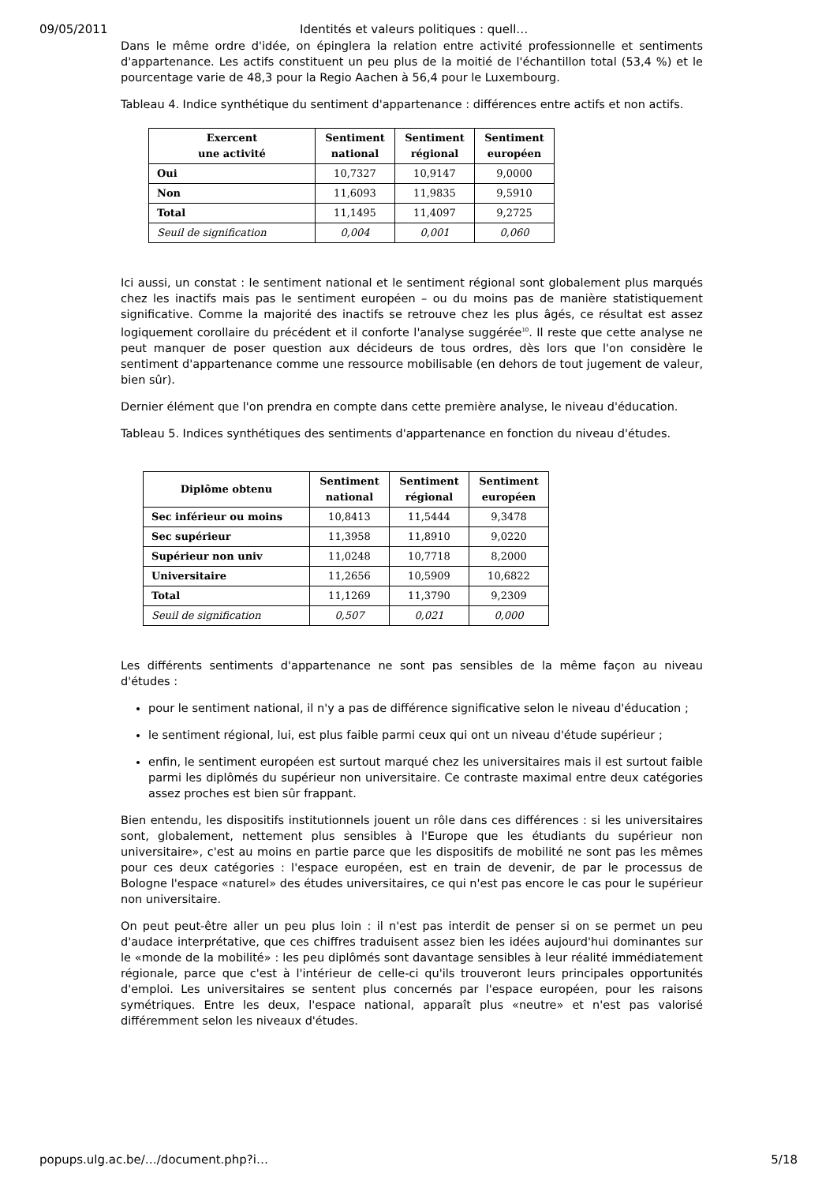09/05/2011 Identités et valeurs politiques : quell…
Dans le même ordre d'idée, on épinglera la relation entre activité professionnelle et sentiments d'appartenance. Les actifs constituent un peu plus de la moitié de l'échantillon total (53,4 %) et le pourcentage varie de 48,3 pour la Regio Aachen à 56,4 pour le Luxembourg.
Tableau 4. Indice synthétique du sentiment d'appartenance : différences entre actifs et non actifs.
| Exercent une activité | Sentiment national | Sentiment régional | Sentiment européen |
| --- | --- | --- | --- |
| Oui | 10,7327 | 10,9147 | 9,0000 |
| Non | 11,6093 | 11,9835 | 9,5910 |
| Total | 11,1495 | 11,4097 | 9,2725 |
| Seuil de signification | 0,004 | 0,001 | 0,060 |
Ici aussi, un constat : le sentiment national et le sentiment régional sont globalement plus marqués chez les inactifs mais pas le sentiment européen – ou du moins pas de manière statistiquement significative. Comme la majorité des inactifs se retrouve chez les plus âgés, ce résultat est assez logiquement corollaire du précédent et il conforte l'analyse suggérée<sup>10</sup>. Il reste que cette analyse ne peut manquer de poser question aux décideurs de tous ordres, dès lors que l'on considère le sentiment d'appartenance comme une ressource mobilisable (en dehors de tout jugement de valeur, bien sûr).
Dernier élément que l'on prendra en compte dans cette première analyse, le niveau d'éducation.
Tableau 5. Indices synthétiques des sentiments d'appartenance en fonction du niveau d'études.
| Diplôme obtenu | Sentiment national | Sentiment régional | Sentiment européen |
| --- | --- | --- | --- |
| Sec inférieur ou moins | 10,8413 | 11,5444 | 9,3478 |
| Sec supérieur | 11,3958 | 11,8910 | 9,0220 |
| Supérieur non univ | 11,0248 | 10,7718 | 8,2000 |
| Universitaire | 11,2656 | 10,5909 | 10,6822 |
| Total | 11,1269 | 11,3790 | 9,2309 |
| Seuil de signification | 0,507 | 0,021 | 0,000 |
Les différents sentiments d'appartenance ne sont pas sensibles de la même façon au niveau d'études :
pour le sentiment national, il n'y a pas de différence significative selon le niveau d'éducation ;
le sentiment régional, lui, est plus faible parmi ceux qui ont un niveau d'étude supérieur ;
enfin, le sentiment européen est surtout marqué chez les universitaires mais il est surtout faible parmi les diplômés du supérieur non universitaire. Ce contraste maximal entre deux catégories assez proches est bien sûr frappant.
Bien entendu, les dispositifs institutionnels jouent un rôle dans ces différences : si les universitaires sont, globalement, nettement plus sensibles à l'Europe que les étudiants du supérieur non universitaire», c'est au moins en partie parce que les dispositifs de mobilité ne sont pas les mêmes pour ces deux catégories : l'espace européen, est en train de devenir, de par le processus de Bologne l'espace «naturel» des études universitaires, ce qui n'est pas encore le cas pour le supérieur non universitaire.
On peut peut-être aller un peu plus loin : il n'est pas interdit de penser si on se permet un peu d'audace interprétative, que ces chiffres traduisent assez bien les idées aujourd'hui dominantes sur le «monde de la mobilité» : les peu diplômés sont davantage sensibles à leur réalité immédiatement régionale, parce que c'est à l'intérieur de celle-ci qu'ils trouveront leurs principales opportunités d'emploi. Les universitaires se sentent plus concernés par l'espace européen, pour les raisons symétriques. Entre les deux, l'espace national, apparaît plus «neutre» et n'est pas valorisé différemment selon les niveaux d'études.
popups.ulg.ac.be/…/document.php?i… 5/18